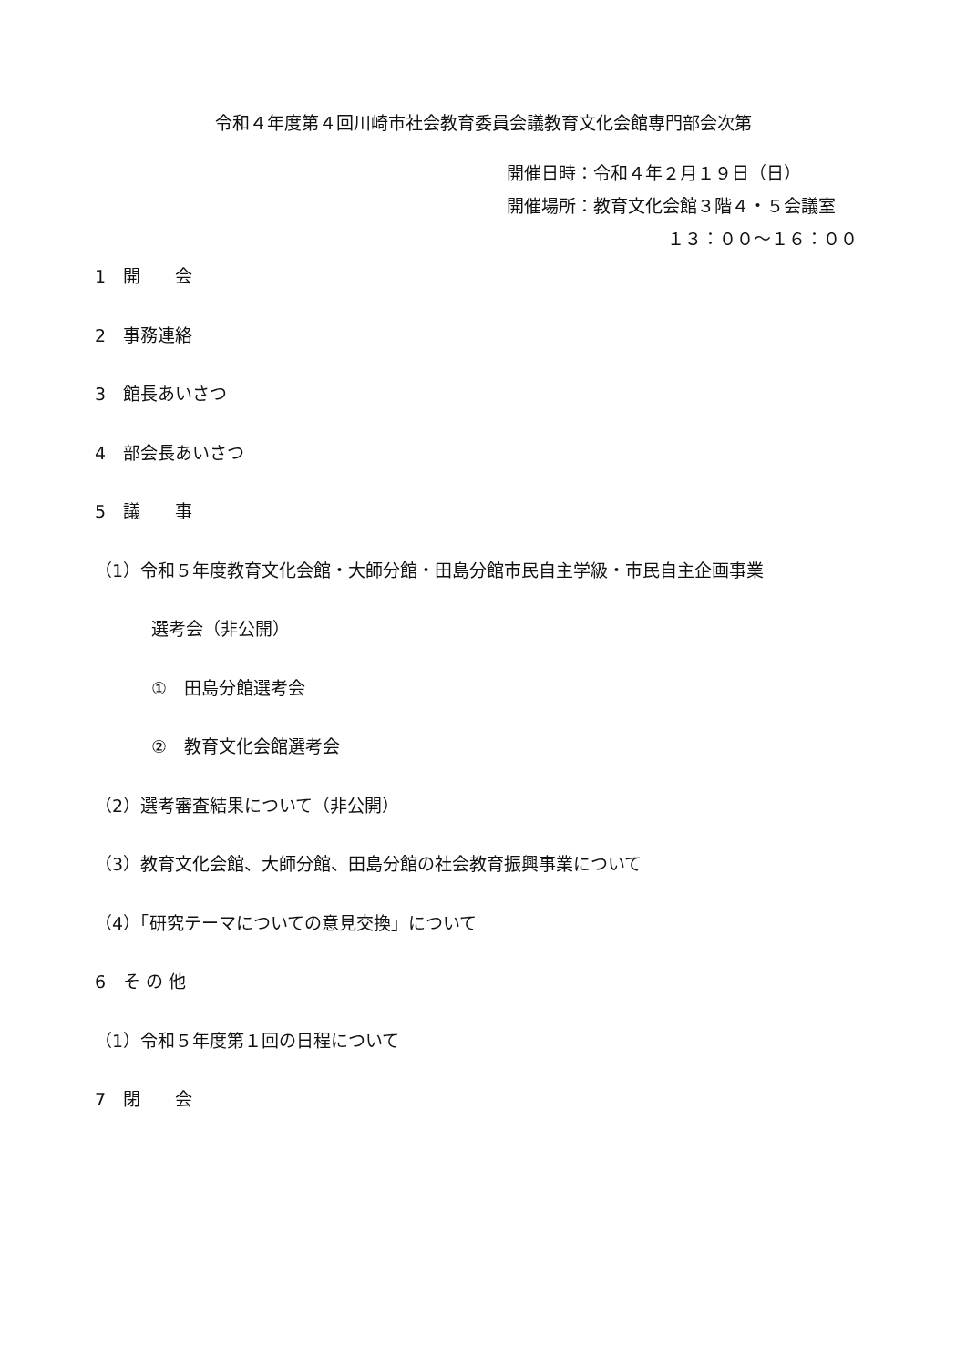令和４年度第４回川崎市社会教育委員会議教育文化会館専門部会次第
開催日時：令和４年２月１９日（日）
開催場所：教育文化会館３階４・５会議室
１３：００～１６：００
1　開　　会
2　事務連絡
3　館長あいさつ
4　部会長あいさつ
5　議　　事
（1）令和５年度教育文化会館・大師分館・田島分館市民自主学級・市民自主企画事業
選考会（非公開）
①　田島分館選考会
②　教育文化会館選考会
（2）選考審査結果について（非公開）
（3）教育文化会館、大師分館、田島分館の社会教育振興事業について
（4）「研究テーマについての意見交換」について
6　そ の 他
（1）令和５年度第１回の日程について
7　閉　　会